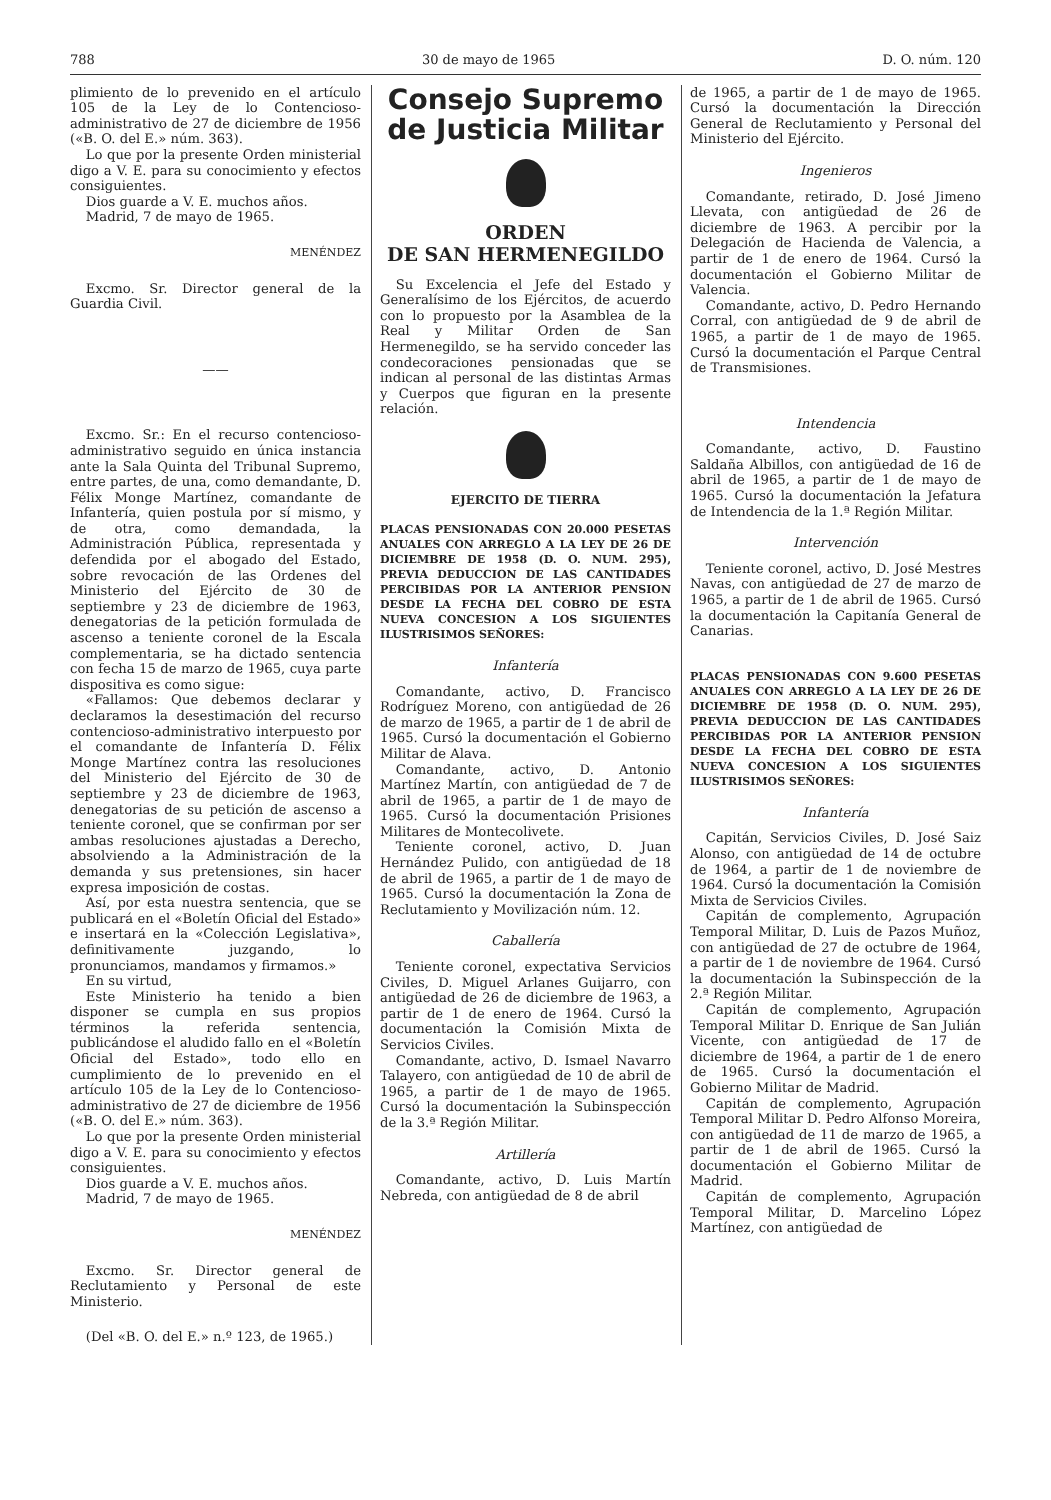788 30 de mayo de 1965 D. O. núm. 120
plimiento de lo prevenido en el artículo 105 de la Ley de lo Contencioso-administrativo de 27 de diciembre de 1956 («B. O. del E.» núm. 363).
Lo que por la presente Orden ministerial digo a V. E. para su conocimiento y efectos consiguientes.
Dios guarde a V. E. muchos años.
Madrid, 7 de mayo de 1965.
MENÉNDEZ
Excmo. Sr. Director general de la Guardia Civil.
——
Excmo. Sr.: En el recurso contencioso-administrativo seguido en única instancia ante la Sala Quinta del Tribunal Supremo, entre partes, de una, como demandante, D. Félix Monge Martínez, comandante de Infantería, quien postula por sí mismo, y de otra, como demandada, la Administración Pública, representada y defendida por el abogado del Estado, sobre revocación de las Ordenes del Ministerio del Ejército de 30 de septiembre y 23 de diciembre de 1963, denegatorias de la petición formulada de ascenso a teniente coronel de la Escala complementaria, se ha dictado sentencia con fecha 15 de marzo de 1965, cuya parte dispositiva es como sigue:
«Fallamos: Que debemos declarar y declaramos la desestimación del recurso contencioso-administrativo interpuesto por el comandante de Infantería D. Félix Monge Martínez contra las resoluciones del Ministerio del Ejército de 30 de septiembre y 23 de diciembre de 1963, denegatorias de su petición de ascenso a teniente coronel, que se confirman por ser ambas resoluciones ajustadas a Derecho, absolviendo a la Administración de la demanda y sus pretensiones, sin hacer expresa imposición de costas.
Así, por esta nuestra sentencia, que se publicará en el «Boletín Oficial del Estado» e insertará en la «Colección Legislativa», definitivamente juzgando, lo pronunciamos, mandamos y firmamos.»
En su virtud,
Este Ministerio ha tenido a bien disponer se cumpla en sus propios términos la referida sentencia, publicándose el aludido fallo en el «Boletín Oficial del Estado», todo ello en cumplimiento de lo prevenido en el artículo 105 de la Ley de lo Contencioso-administrativo de 27 de diciembre de 1956 («B. O. del E.» núm. 363).
Lo que por la presente Orden ministerial digo a V. E. para su conocimiento y efectos consiguientes.
Dios guarde a V. E. muchos años.
Madrid, 7 de mayo de 1965.
MENÉNDEZ
Excmo. Sr. Director general de Reclutamiento y Personal de este Ministerio.
(Del «B. O. del E.» n.º 123, de 1965.)
Consejo Supremo
de Justicia Militar
ORDEN
DE SAN HERMENEGILDO
Su Excelencia el Jefe del Estado y Generalísimo de los Ejércitos, de acuerdo con lo propuesto por la Asamblea de la Real y Militar Orden de San Hermenegildo, se ha servido conceder las condecoraciones pensionadas que se indican al personal de las distintas Armas y Cuerpos que figuran en la presente relación.
EJERCITO DE TIERRA
PLACAS PENSIONADAS CON 20.000 PESETAS ANUALES CON ARREGLO A LA LEY DE 26 DE DICIEMBRE DE 1958 (D. O. NUM. 295), PREVIA DEDUCCION DE LAS CANTIDADES PERCIBIDAS POR LA ANTERIOR PENSION DESDE LA FECHA DEL COBRO DE ESTA NUEVA CONCESION A LOS SIGUIENTES ILUSTRISIMOS SEÑORES:
Infantería
Comandante, activo, D. Francisco Rodríguez Moreno, con antigüedad de 26 de marzo de 1965, a partir de 1 de abril de 1965. Cursó la documentación el Gobierno Militar de Alava.
Comandante, activo, D. Antonio Martínez Martín, con antigüedad de 7 de abril de 1965, a partir de 1 de mayo de 1965. Cursó la documentación Prisiones Militares de Montecolivete.
Teniente coronel, activo, D. Juan Hernández Pulido, con antigüedad de 18 de abril de 1965, a partir de 1 de mayo de 1965. Cursó la documentación la Zona de Reclutamiento y Movilización núm. 12.
Caballería
Teniente coronel, expectativa Servicios Civiles, D. Miguel Arlanes Guijarro, con antigüedad de 26 de diciembre de 1963, a partir de 1 de enero de 1964. Cursó la documentación la Comisión Mixta de Servicios Civiles.
Comandante, activo, D. Ismael Navarro Talayero, con antigüedad de 10 de abril de 1965, a partir de 1 de mayo de 1965. Cursó la documentación la Subinspección de la 3.ª Región Militar.
Artillería
Comandante, activo, D. Luis Martín Nebreda, con antigüedad de 8 de abril
de 1965, a partir de 1 de mayo de 1965. Cursó la documentación la Dirección General de Reclutamiento y Personal del Ministerio del Ejército.
Ingenieros
Comandante, retirado, D. José Jimeno Llevata, con antigüedad de 26 de diciembre de 1963. A percibir por la Delegación de Hacienda de Valencia, a partir de 1 de enero de 1964. Cursó la documentación el Gobierno Militar de Valencia.
Comandante, activo, D. Pedro Hernando Corral, con antigüedad de 9 de abril de 1965, a partir de 1 de mayo de 1965. Cursó la documentación el Parque Central de Transmisiones.
Intendencia
Comandante, activo, D. Faustino Saldaña Albillos, con antigüedad de 16 de abril de 1965, a partir de 1 de mayo de 1965. Cursó la documentación la Jefatura de Intendencia de la 1.ª Región Militar.
Intervención
Teniente coronel, activo, D. José Mestres Navas, con antigüedad de 27 de marzo de 1965, a partir de 1 de abril de 1965. Cursó la documentación la Capitanía General de Canarias.
PLACAS PENSIONADAS CON 9.600 PESETAS ANUALES CON ARREGLO A LA LEY DE 26 DE DICIEMBRE DE 1958 (D. O. NUM. 295), PREVIA DEDUCCION DE LAS CANTIDADES PERCIBIDAS POR LA ANTERIOR PENSION DESDE LA FECHA DEL COBRO DE ESTA NUEVA CONCESION A LOS SIGUIENTES ILUSTRISIMOS SEÑORES:
Infantería
Capitán, Servicios Civiles, D. José Saiz Alonso, con antigüedad de 14 de octubre de 1964, a partir de 1 de noviembre de 1964. Cursó la documentación la Comisión Mixta de Servicios Civiles.
Capitán de complemento, Agrupación Temporal Militar, D. Luis de Pazos Muñoz, con antigüedad de 27 de octubre de 1964, a partir de 1 de noviembre de 1964. Cursó la documentación la Subinspección de la 2.ª Región Militar.
Capitán de complemento, Agrupación Temporal Militar D. Enrique de San Julián Vicente, con antigüedad de 17 de diciembre de 1964, a partir de 1 de enero de 1965. Cursó la documentación el Gobierno Militar de Madrid.
Capitán de complemento, Agrupación Temporal Militar D. Pedro Alfonso Moreira, con antigüedad de 11 de marzo de 1965, a partir de 1 de abril de 1965. Cursó la documentación el Gobierno Militar de Madrid.
Capitán de complemento, Agrupación Temporal Militar, D. Marcelino López Martínez, con antigüedad de